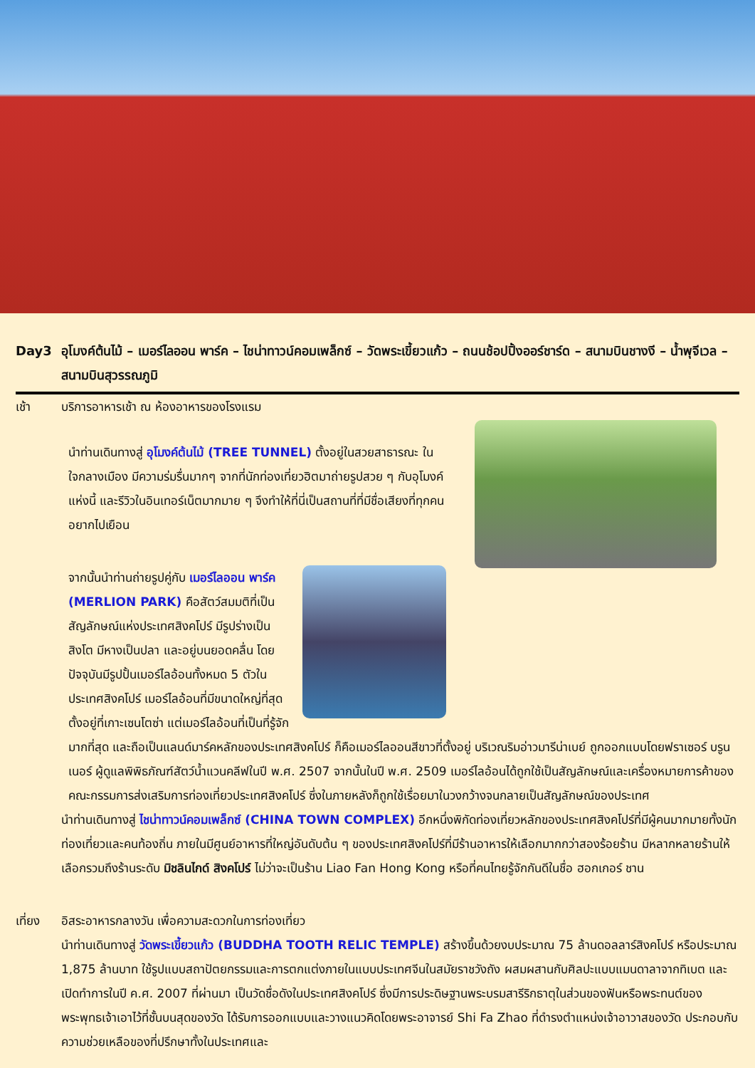Day3 อุโมงค์ต้นไม้ – เมอร์ไลออน พาร์ค – ไชน่าทาวน์คอมเพล็กซ์ – วัดพระเขี้ยวแก้ว – ถนนช้อปปิ้งออร์ชาร์ด – สนามบินชางงี – น้ำพุจีเวล – สนามบินสุวรรณภูมิ
เช้า บริการอาหารเช้า ณ ห้องอาหารของโรงแรม
นำท่านเดินทางสู่ อุโมงค์ต้นไม้ (TREE TUNNEL) ตั้งอยู่ในสวยสาธารณะ ในใจกลางเมือง มีความร่มรื่นมากๆ จากที่นักท่องเที่ยวฮิตมาถ่ายรูปสวย ๆ กับอุโมงค์แห่งนี้ และรีวิวในอินเทอร์เน็ตมากมาย ๆ จึงทำให้ที่นี่เป็นสถานที่ที่มีชื่อเสียงที่ทุกคนอยากไปเยือน
จากนั้นนำท่านถ่ายรูปคู่กับ เมอร์ไลออน พาร์ค (MERLION PARK) คือสัตว์สมมติที่เป็นสัญลักษณ์แห่งประเทศสิงคโปร์ มีรูปร่างเป็นสิงโต มีหางเป็นปลา และอยู่บนยอดคลื่น โดยปัจจุบันมีรูปปั้นเมอร์ไลอ้อนทั้งหมด 5 ตัวในประเทศสิงคโปร์ เมอร์ไลอ้อนที่มีขนาดใหญ่ที่สุดตั้งอยู่ที่เกาะเซนโตซ่า แต่เมอร์ไลอ้อนที่เป็นที่รู้จักมากที่สุด และถือเป็นแลนด์มาร์คหลักของประเทศสิงคโปร์ ก็คือเมอร์ไลออนสีขาวที่ตั้งอยู่ บริเวณริมอ่าวมารีน่าเบย์ ถูกออกแบบโดยฟราเซอร์ บรูนเนอร์ ผู้ดูแลพิพิธภัณฑ์สัตว์น้ำแวนคลีฟในปี พ.ศ. 2507 จากนั้นในปี พ.ศ. 2509 เมอร์ไลอ้อนได้ถูกใช้เป็นสัญลักษณ์และเครื่องหมายการค้าของคณะกรรมการส่งเสริมการท่องเที่ยวประเทศสิงคโปร์ ซึ่งในภายหลังก็ถูกใช้เรื่อยมาในวงกว้างจนกลายเป็นสัญลักษณ์ของประเทศ
นำท่านเดินทางสู่ ไชน่าทาวน์คอมเพล็กซ์ (CHINA TOWN COMPLEX) อีกหนึ่งพิกัดท่องเที่ยวหลักของประเทศสิงคโปร์ที่มีผู้คนมากมายทั้งนักท่องเที่ยวและคนท้องถิ่น ภายในมีศูนย์อาหารที่ใหญ่อันดับต้น ๆ ของประเทศสิงคโปร์ที่มีร้านอาหารให้เลือกมากกว่าสองร้อยร้าน มีหลากหลายร้านให้เลือกรวมถึงร้านระดับ มิชลินไกด์ สิงคโปร์ ไม่ว่าจะเป็นร้าน Liao Fan Hong Kong หรือที่คนไทยรู้จักกันดีในชื่อ ฮอกเกอร์ ชาน
เที่ยง อิสระอาหารกลางวัน เพื่อความสะดวกในการท่องเที่ยว
นำท่านเดินทางสู่ วัดพระเขี้ยวแก้ว (BUDDHA TOOTH RELIC TEMPLE) สร้างขึ้นด้วยงบประมาณ 75 ล้านดอลลาร์สิงคโปร์ หรือประมาณ 1,875 ล้านบาท ใช้รูปแบบสถาปัตยกรรมและการตกแต่งภายในแบบประเทศจีนในสมัยราชวังถัง ผสมผสานกับศิลปะแบบแมนดาลาจากทิเบต และเปิดทำการในปี ค.ศ. 2007 ที่ผ่านมา เป็นวัดชื่อดังในประเทศสิงคโปร์ ซึ่งมีการประดิษฐานพระบรมสารีริกธาตุในส่วนของฟันหรือพระทนต์ของพระพุทธเจ้าเอาไว้ที่ชั้นบนสุดของวัด ได้รับการออกแบบและวางแนวคิดโดยพระอาจารย์ Shi Fa Zhao ที่ดำรงตำแหน่งเจ้าอาวาสของวัด ประกอบกับความช่วยเหลือของที่ปรึกษาทั้งในประเทศและ